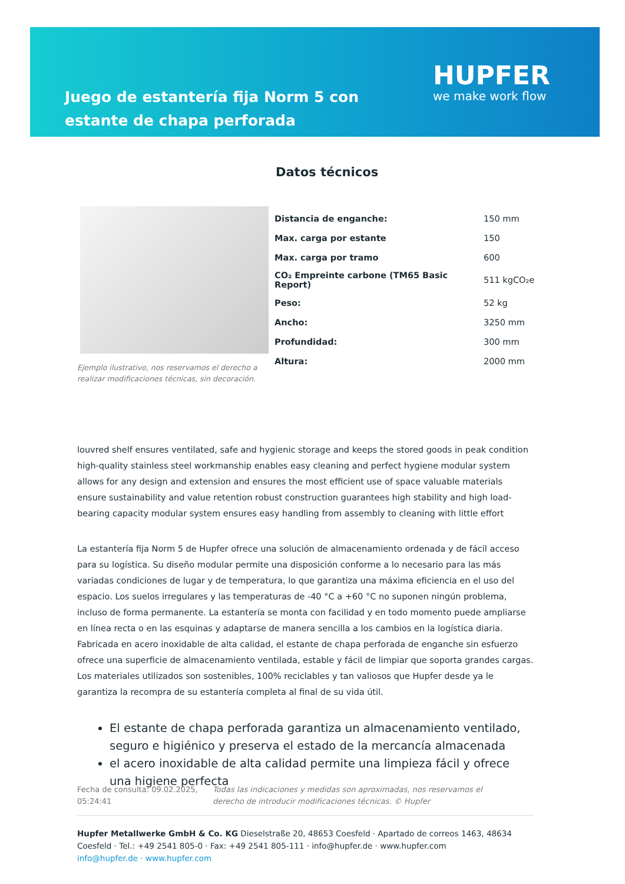Juego de estantería fija Norm 5 con estante de chapa perforada
HUPFER
we make work flow
Datos técnicos
Ejemplo ilustrativo, nos reservamos el derecho a realizar modificaciones técnicas, sin decoración.
| Distancia de enganche: | 150 mm |
| Max. carga por estante | 150 |
| Max. carga por tramo | 600 |
| CO₂ Empreinte carbone (TM65 Basic Report) | 511 kgCO₂e |
| Peso: | 52 kg |
| Ancho: | 3250 mm |
| Profundidad: | 300 mm |
| Altura: | 2000 mm |
louvred shelf ensures ventilated, safe and hygienic storage and keeps the stored goods in peak condition high-quality stainless steel workmanship enables easy cleaning and perfect hygiene modular system allows for any design and extension and ensures the most efficient use of space valuable materials ensure sustainability and value retention robust construction guarantees high stability and high load-bearing capacity modular system ensures easy handling from assembly to cleaning with little effort
La estantería fija Norm 5 de Hupfer ofrece una solución de almacenamiento ordenada y de fácil acceso para su logística. Su diseño modular permite una disposición conforme a lo necesario para las más variadas condiciones de lugar y de temperatura, lo que garantiza una máxima eficiencia en el uso del espacio. Los suelos irregulares y las temperaturas de -40 °C a +60 °C no suponen ningún problema, incluso de forma permanente. La estantería se monta con facilidad y en todo momento puede ampliarse en línea recta o en las esquinas y adaptarse de manera sencilla a los cambios en la logística diaria. Fabricada en acero inoxidable de alta calidad, el estante de chapa perforada de enganche sin esfuerzo ofrece una superficie de almacenamiento ventilada, estable y fácil de limpiar que soporta grandes cargas. Los materiales utilizados son sostenibles, 100% reciclables y tan valiosos que Hupfer desde ya le garantiza la recompra de su estantería completa al final de su vida útil.
El estante de chapa perforada garantiza un almacenamiento ventilado, seguro e higiénico y preserva el estado de la mercancía almacenada
el acero inoxidable de alta calidad permite una limpieza fácil y ofrece una higiene perfecta
Fecha de consulta: 09.02.2025, 05:24:41
Todas las indicaciones y medidas son aproximadas, nos reservamos el derecho de introducir modificaciones técnicas. © Hupfer
Hupfer Metallwerke GmbH & Co. KG Dieselstraße 20, 48653 Coesfeld · Apartado de correos 1463, 48634 Coesfeld · Tel.: +49 2541 805-0 · Fax: +49 2541 805-111 · info@hupfer.de · www.hupfer.com
info@hupfer.de · www.hupfer.com